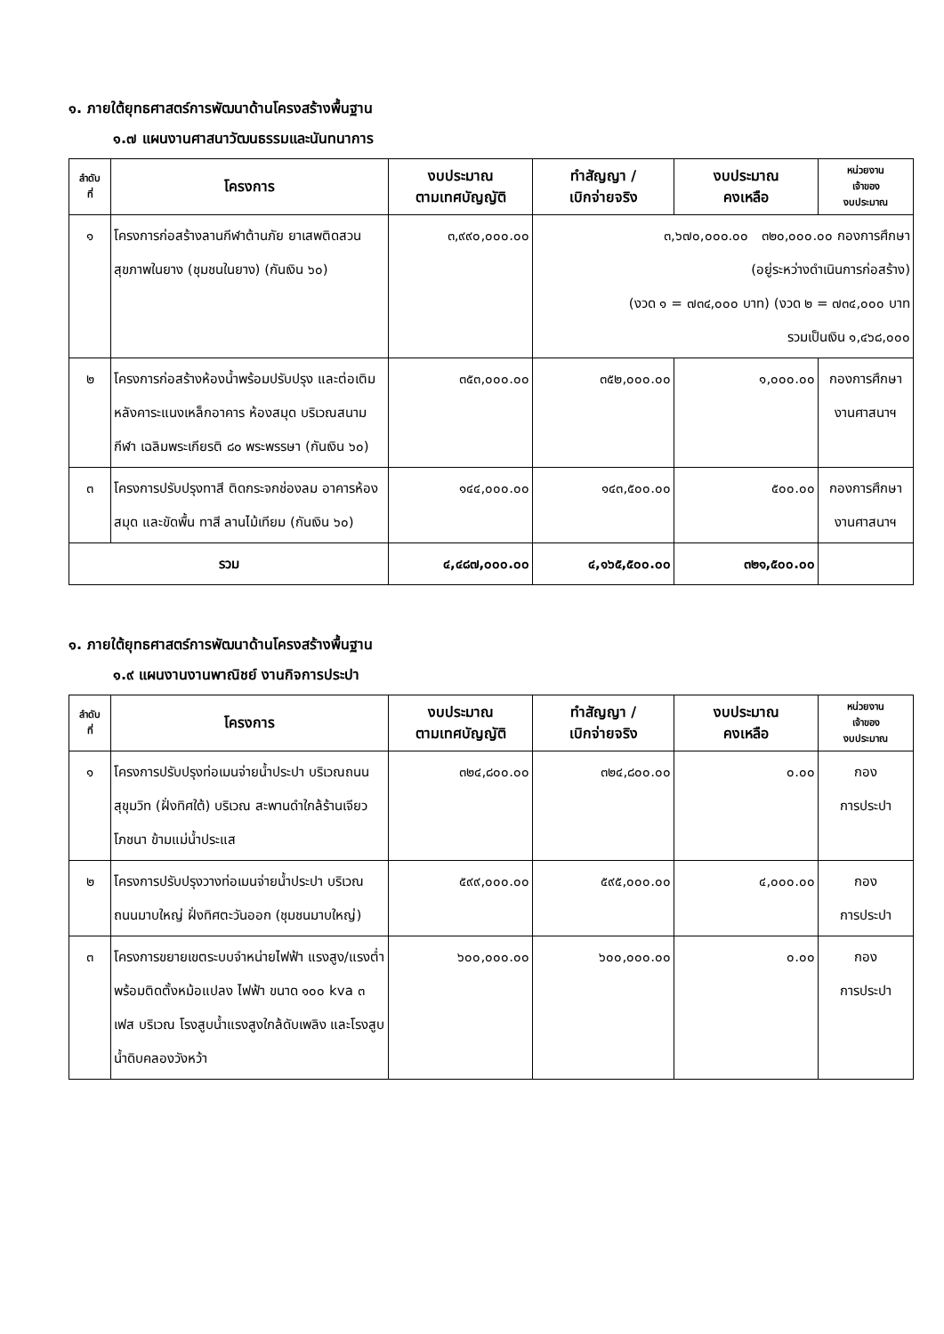๑. ภายใต้ยุทธศาสตร์การพัฒนาด้านโครงสร้างพื้นฐาน
๑.๗ แผนงานศาสนาวัฒนธรรมและนันทนาการ
| ลำดับ ที่ | โครงการ | งบประมาณ ตามเทศบัญญัติ | ทำสัญญา / เบิกจ่ายจริง | งบประมาณ คงเหลือ | หน่วยงาน เจ้าของ งบประมาณ |
| --- | --- | --- | --- | --- | --- |
| ๑ | โครงการก่อสร้างลานกีฬาต้านภัย ยาเสพติดสวนสุขภาพในยาง (ชุมชนในยาง) (กันเงิน ๖๐) | ๓,๙๙๐,๐๐๐.๐๐ | ๓,๖๗๐,๐๐๐.๐๐ ๓๒๐,๐๐๐.๐๐ กองการศึกษา (อยู่ระหว่างดำเนินการก่อสร้าง) (งวด ๑ = ๗๓๔,๐๐๐ บาท) (งวด ๒ = ๗๓๔,๐๐๐ บาท รวมเป็นเงิน ๑,๔๖๘,๐๐๐ | | |
| ๒ | โครงการก่อสร้างห้องน้ำพร้อมปรับปรุง และต่อเติมหลังคาระแนงเหล็กอาคาร ห้องสมุด บริเวณสนามกีฬา เฉลิมพระเกียรติ ๘๐ พระพรรษา (กันเงิน ๖๐) | ๓๕๓,๐๐๐.๐๐ | ๓๕๒,๐๐๐.๐๐ | ๑,๐๐๐.๐๐ | กองการศึกษา งานศาสนาฯ |
| ๓ | โครงการปรับปรุงทาสี ติดกระจกช่องลม อาคารห้องสมุด และขัดพื้น ทาสี ลานไม้เทียม (กันเงิน ๖๐) | ๑๔๔,๐๐๐.๐๐ | ๑๔๓,๕๐๐.๐๐ | ๕๐๐.๐๐ | กองการศึกษา งานศาสนาฯ |
| รวม | | ๔,๔๘๗,๐๐๐.๐๐ | ๔,๑๖๕,๕๐๐.๐๐ | ๓๒๑,๕๐๐.๐๐ | |
๑. ภายใต้ยุทธศาสตร์การพัฒนาด้านโครงสร้างพื้นฐาน
๑.๙ แผนงานงานพาณิชย์ งานกิจการประปา
| ลำดับ ที่ | โครงการ | งบประมาณ ตามเทศบัญญัติ | ทำสัญญา / เบิกจ่ายจริง | งบประมาณ คงเหลือ | หน่วยงาน เจ้าของ งบประมาณ |
| --- | --- | --- | --- | --- | --- |
| ๑ | โครงการปรับปรุงท่อเมนจ่ายน้ำประปา บริเวณถนนสุขุมวิท (ฝั่งทิศใต้) บริเวณ สะพานดำใกล้ร้านเจียวโภชนา ข้ามแม่น้ำประแส | ๓๒๔,๘๐๐.๐๐ | ๓๒๔,๘๐๐.๐๐ | ๐.๐๐ | กอง การประปา |
| ๒ | โครงการปรับปรุงวางท่อเมนจ่ายน้ำประปา บริเวณถนนมาบใหญ่ ฝั่งทิศตะวันออก (ชุมชนมาบใหญ่) | ๕๙๙,๐๐๐.๐๐ | ๕๙๕,๐๐๐.๐๐ | ๔,๐๐๐.๐๐ | กอง การประปา |
| ๓ | โครงการขยายเขตระบบจำหน่ายไฟฟ้า แรงสูง/แรงต่ำ พร้อมติดตั้งหม้อแปลง ไฟฟ้า ขนาด ๑๐๐ kva ๓ เฟส บริเวณ โรงสูบน้ำแรงสูงใกล้ดับเพลิง และโรงสูบ น้ำดิบคลองวังหว้า | ๖๐๐,๐๐๐.๐๐ | ๖๐๐,๐๐๐.๐๐ | ๐.๐๐ | กอง การประปา |